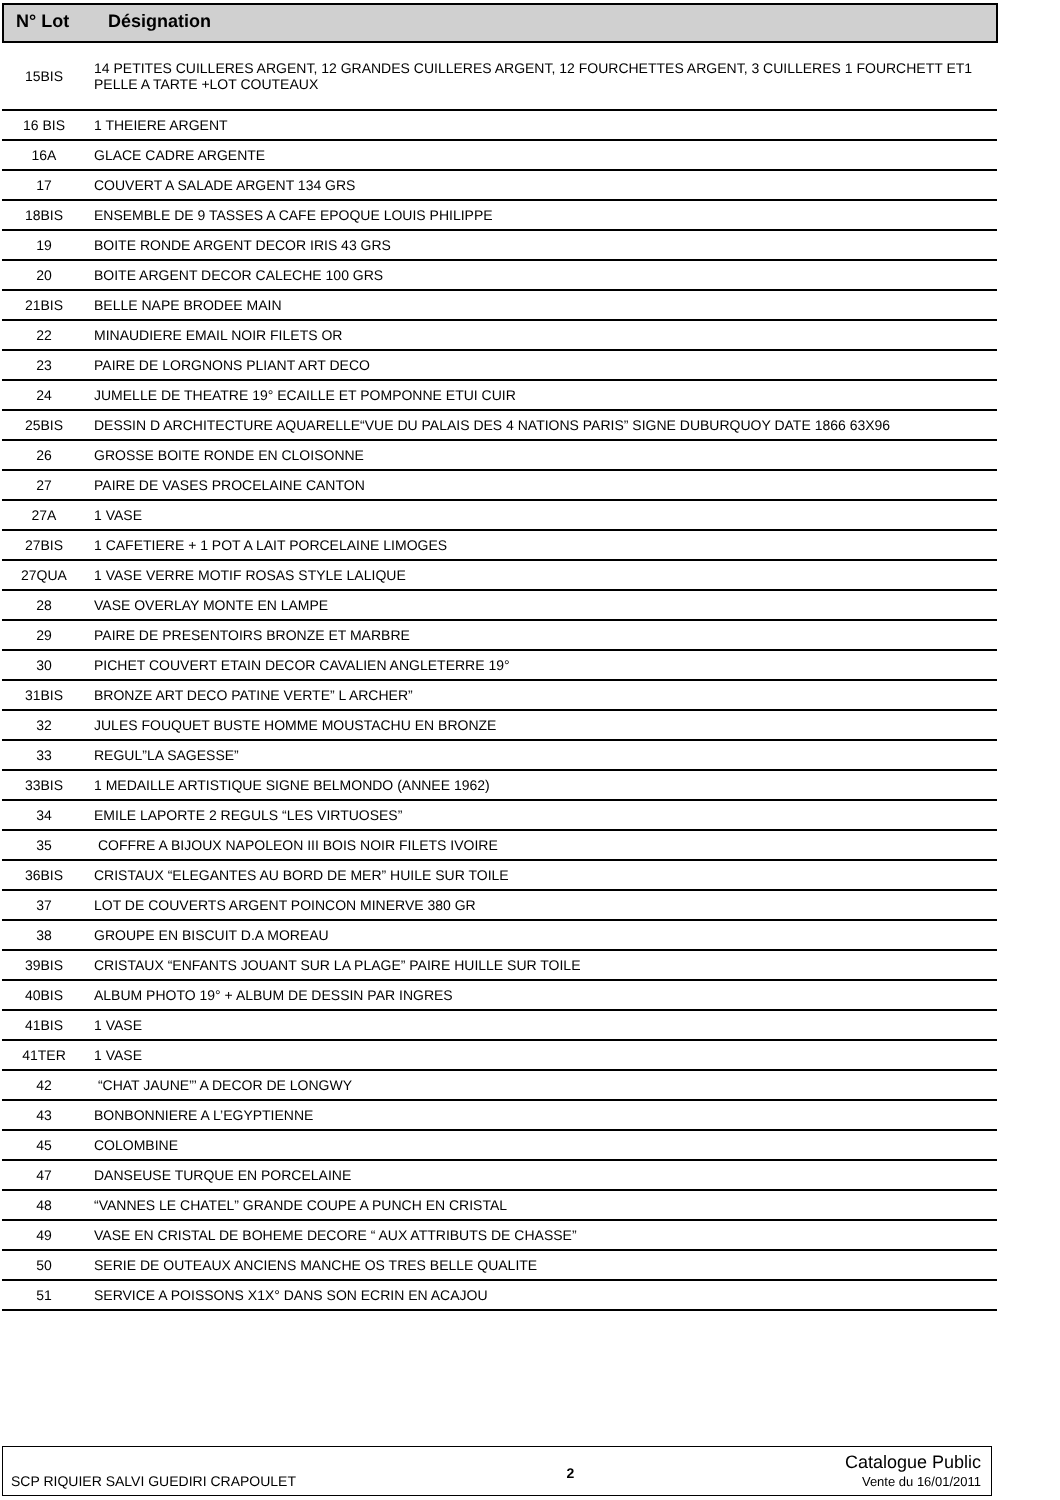| N° Lot | Désignation |
| --- | --- |
| 15BIS | 14 PETITES CUILLERES ARGENT, 12 GRANDES CUILLERES ARGENT, 12 FOURCHETTES ARGENT, 3 CUILLERES 1 FOURCHETT ET1 PELLE A TARTE +LOT COUTEAUX |
| 16 BIS | 1 THEIERE ARGENT |
| 16A | GLACE CADRE ARGENTE |
| 17 | COUVERT A SALADE ARGENT 134 GRS |
| 18BIS | ENSEMBLE DE 9 TASSES A CAFE EPOQUE LOUIS PHILIPPE |
| 19 | BOITE RONDE ARGENT DECOR IRIS 43 GRS |
| 20 | BOITE ARGENT DECOR CALECHE 100 GRS |
| 21BIS | BELLE NAPE BRODEE MAIN |
| 22 | MINAUDIERE EMAIL NOIR FILETS OR |
| 23 | PAIRE DE LORGNONS PLIANT ART DECO |
| 24 | JUMELLE DE THEATRE 19° ECAILLE ET POMPONNE ETUI CUIR |
| 25BIS | DESSIN D ARCHITECTURE AQUARELLE“VUE DU PALAIS DES 4 NATIONS PARIS” SIGNE DUBURQUOY DATE 1866 63X96 |
| 26 | GROSSE BOITE RONDE EN CLOISONNE |
| 27 | PAIRE DE VASES PROCELAINE CANTON |
| 27A | 1 VASE |
| 27BIS | 1 CAFETIERE + 1 POT A LAIT PORCELAINE LIMOGES |
| 27QUA | 1 VASE VERRE MOTIF ROSAS STYLE LALIQUE |
| 28 | VASE OVERLAY MONTE EN LAMPE |
| 29 | PAIRE DE PRESENTOIRS BRONZE ET MARBRE |
| 30 | PICHET COUVERT ETAIN DECOR CAVALIEN ANGLETERRE 19° |
| 31BIS | BRONZE ART DECO PATINE VERTE” L ARCHER” |
| 32 | JULES FOUQUET BUSTE HOMME MOUSTACHU EN BRONZE |
| 33 | REGUL”LA SAGESSE” |
| 33BIS | 1 MEDAILLE ARTISTIQUE SIGNE BELMONDO (ANNEE 1962) |
| 34 | EMILE LAPORTE 2 REGULS “LES VIRTUOSES” |
| 35 | COFFRE A BIJOUX NAPOLEON III BOIS NOIR FILETS IVOIRE |
| 36BIS | CRISTAUX “ELEGANTES AU BORD DE MER” HUILE SUR TOILE |
| 37 | LOT DE COUVERTS ARGENT POINCON MINERVE 380 GR |
| 38 | GROUPE EN BISCUIT D.A MOREAU |
| 39BIS | CRISTAUX “ENFANTS JOUANT SUR LA PLAGE” PAIRE HUILLE SUR TOILE |
| 40BIS | ALBUM PHOTO 19° + ALBUM DE DESSIN PAR INGRES |
| 41BIS | 1 VASE |
| 41TER | 1 VASE |
| 42 | “CHAT JAUNE”’ A DECOR DE LONGWY |
| 43 | BONBONNIERE A L’EGYPTIENNE |
| 45 | COLOMBINE |
| 47 | DANSEUSE TURQUE EN PORCELAINE |
| 48 | “VANNES LE CHATEL” GRANDE COUPE A PUNCH EN CRISTAL |
| 49 | VASE EN CRISTAL DE BOHEME DECORE “ AUX ATTRIBUTS DE CHASSE” |
| 50 | SERIE DE OUTEAUX ANCIENS MANCHE OS TRES BELLE QUALITE |
| 51 | SERVICE A POISSONS X1X° DANS SON ECRIN EN ACAJOU |
SCP RIQUIER SALVI GUEDIRI CRAPOULET 2 Catalogue Public
Vente du 16/01/2011